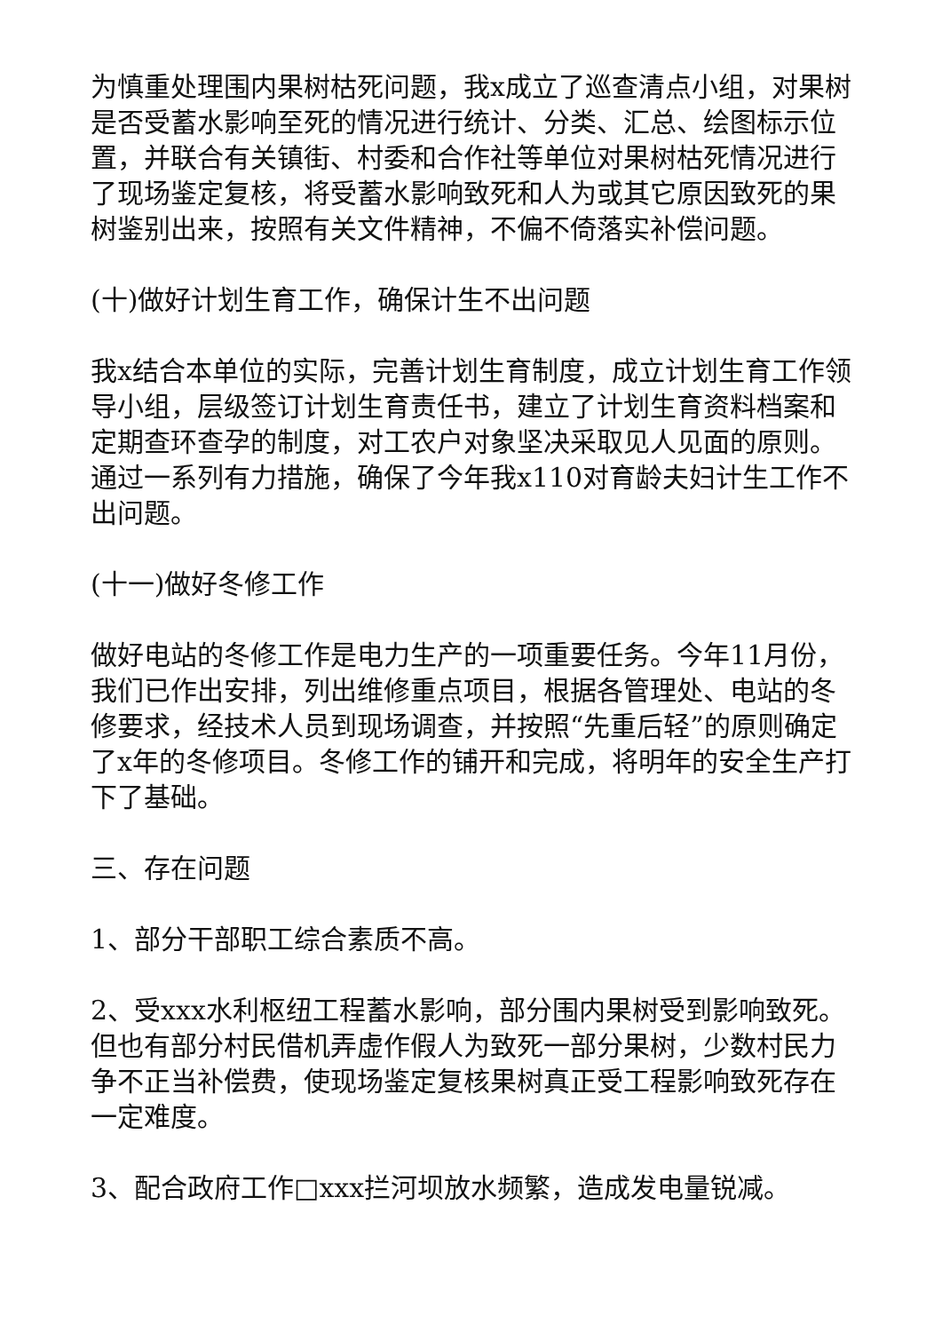为慎重处理围内果树枯死问题，我x成立了巡查清点小组，对果树是否受蓄水影响至死的情况进行统计、分类、汇总、绘图标示位置，并联合有关镇街、村委和合作社等单位对果树枯死情况进行了现场鉴定复核，将受蓄水影响致死和人为或其它原因致死的果树鉴别出来，按照有关文件精神，不偏不倚落实补偿问题。
(十)做好计划生育工作，确保计生不出问题
我x结合本单位的实际，完善计划生育制度，成立计划生育工作领导小组，层级签订计划生育责任书，建立了计划生育资料档案和定期查环查孕的制度，对工农户对象坚决采取见人见面的原则。通过一系列有力措施，确保了今年我x110对育龄夫妇计生工作不出问题。
(十一)做好冬修工作
做好电站的冬修工作是电力生产的一项重要任务。今年11月份，我们已作出安排，列出维修重点项目，根据各管理处、电站的冬修要求，经技术人员到现场调查，并按照“先重后轻”的原则确定了x年的冬修项目。冬修工作的铺开和完成，将明年的安全生产打下了基础。
三、存在问题
1、部分干部职工综合素质不高。
2、受xxx水利枢纽工程蓄水影响，部分围内果树受到影响致死。但也有部分村民借机弄虚作假人为致死一部分果树，少数村民力争不正当补偿费，使现场鉴定复核果树真正受工程影响致死存在一定难度。
3、配合政府工作□xxx拦河坝放水频繁，造成发电量锐减。